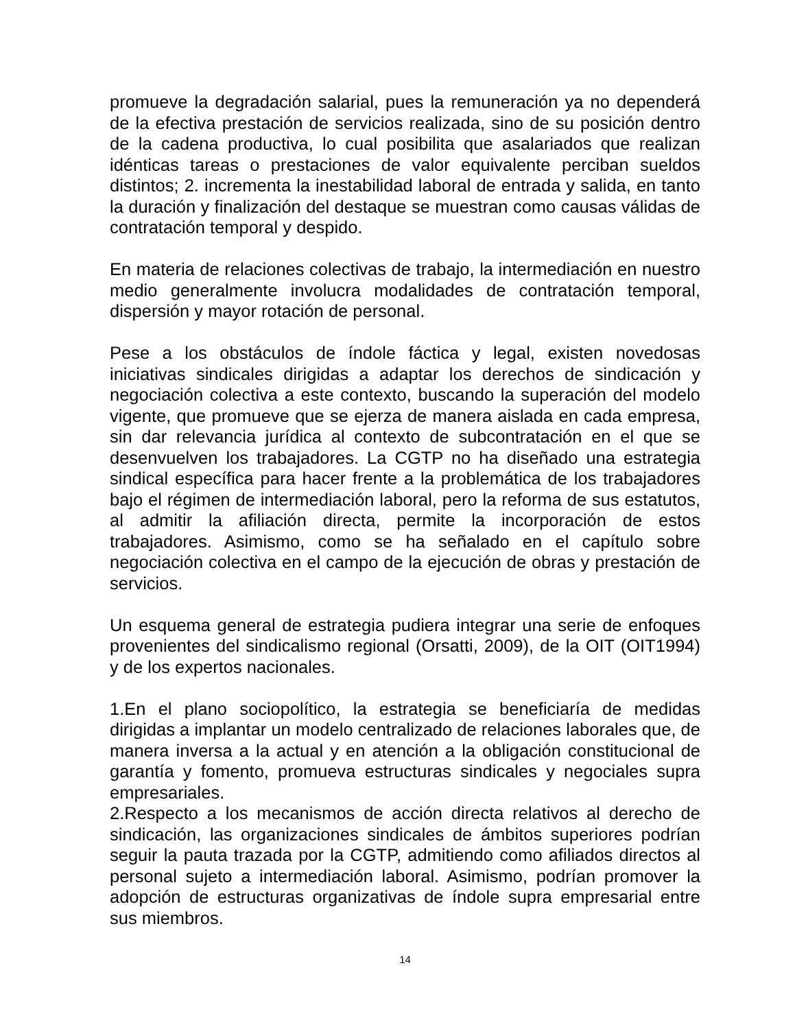promueve la degradación salarial, pues la remuneración ya no dependerá de la efectiva prestación de servicios realizada, sino de su posición dentro de la cadena productiva, lo cual posibilita que asalariados que realizan idénticas tareas o prestaciones de valor equivalente perciban sueldos distintos; 2. incrementa la inestabilidad laboral de entrada y salida, en tanto la duración y finalización del destaque se muestran como causas válidas de contratación temporal y despido.
En materia de relaciones colectivas de trabajo, la intermediación en nuestro medio generalmente involucra modalidades de contratación temporal, dispersión y mayor rotación de personal.
Pese a los obstáculos de índole fáctica y legal, existen novedosas iniciativas sindicales dirigidas a adaptar los derechos de sindicación y negociación colectiva a este contexto, buscando la superación del modelo vigente, que promueve que se ejerza de manera aislada en cada empresa, sin dar relevancia jurídica al contexto de subcontratación en el que se desenvuelven los trabajadores. La CGTP no ha diseñado una estrategia sindical específica para hacer frente a la problemática de los trabajadores bajo el régimen de intermediación laboral, pero la reforma de sus estatutos, al admitir la afiliación directa, permite la incorporación de estos trabajadores. Asimismo, como se ha señalado en el capítulo sobre negociación colectiva en el campo de la ejecución de obras y prestación de servicios.
Un esquema general de estrategia pudiera integrar una serie de enfoques provenientes del sindicalismo regional (Orsatti, 2009), de la OIT (OIT1994) y de los expertos nacionales.
1.En el plano sociopolítico, la estrategia se beneficiaría de medidas dirigidas a implantar un modelo centralizado de relaciones laborales que, de manera inversa a la actual y en atención a la obligación constitucional de garantía y fomento, promueva estructuras sindicales y negociales supra empresariales.
2.Respecto a los mecanismos de acción directa relativos al derecho de sindicación, las organizaciones sindicales de ámbitos superiores podrían seguir la pauta trazada por la CGTP, admitiendo como afiliados directos al personal sujeto a intermediación laboral. Asimismo, podrían promover la adopción de estructuras organizativas de índole supra empresarial entre sus miembros.
14